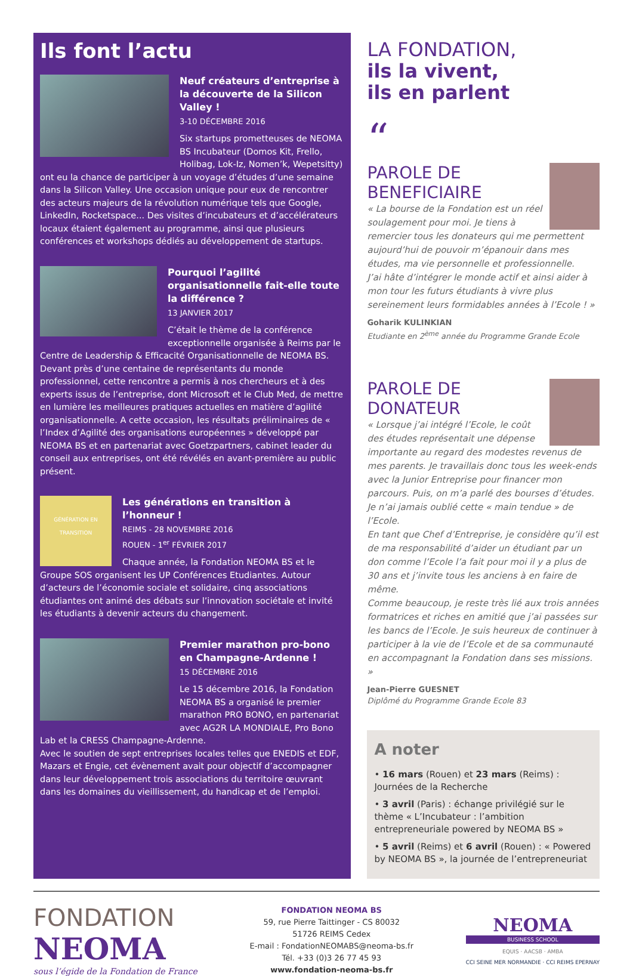Ils font l’actu
Neuf créateurs d’entreprise à la découverte de la Silicon Valley !
3-10 DÉCEMBRE 2016
Six startups prometteuses de NEOMA BS Incubateur (Domos Kit, Frello, Holibag, Lok-Iz, Nomen’k, Wepetsitty) ont eu la chance de participer à un voyage d’études d’une semaine dans la Silicon Valley. Une occasion unique pour eux de rencontrer des acteurs majeurs de la révolution numérique tels que Google, LinkedIn, Rocketspace... Des visites d’incubateurs et d’accélérateurs locaux étaient également au programme, ainsi que plusieurs conférences et workshops dédiés au développement de startups.
Pourquoi l’agilité organisationnelle fait-elle toute la différence ?
13 JANVIER 2017
C’était le thème de la conférence exceptionnelle organisée à Reims par le Centre de Leadership & Efficacité Organisationnelle de NEOMA BS. Devant près d’une centaine de représentants du monde professionnel, cette rencontre a permis à nos chercheurs et à des experts issus de l’entreprise, dont Microsoft et le Club Med, de mettre en lumière les meilleures pratiques actuelles en matière d’agilité organisationnelle. A cette occasion, les résultats préliminaires de « l’Index d’Agilité des organisations européennes » développé par NEOMA BS et en partenariat avec Goetzpartners, cabinet leader du conseil aux entreprises, ont été révélés en avant-première au public présent.
GÉNÉRATION EN TRANSITION
Les générations en transition à l’honneur !
REIMS - 28 NOVEMBRE 2016
ROUEN - 1<sup>er</sup> FÉVRIER 2017
Chaque année, la Fondation NEOMA BS et le Groupe SOS organisent les UP Conférences Etudiantes. Autour d’acteurs de l’économie sociale et solidaire, cinq associations étudiantes ont animé des débats sur l’innovation sociétale et invité les étudiants à devenir acteurs du changement.
Premier marathon pro-bono en Champagne-Ardenne !
15 DÉCEMBRE 2016
Le 15 décembre 2016, la Fondation NEOMA BS a organisé le premier marathon PRO BONO, en partenariat avec AG2R LA MONDIALE, Pro Bono Lab et la CRESS Champagne-Ardenne.
Avec le soutien de sept entreprises locales telles que ENEDIS et EDF, Mazars et Engie, cet évènement avait pour objectif d’accompagner dans leur développement trois associations du territoire œuvrant dans les domaines du vieillissement, du handicap et de l’emploi.
LA FONDATION,
ils la vivent,
ils en parlent
“
PAROLE DE BENEFICIAIRE
« La bourse de la Fondation est un réel soulagement pour moi. Je tiens à remercier tous les donateurs qui me permettent aujourd’hui de pouvoir m’épanouir dans mes études, ma vie personnelle et professionnelle.
J’ai hâte d’intégrer le monde actif et ainsi aider à mon tour les futurs étudiants à vivre plus sereinement leurs formidables années à l’Ecole ! »
Goharik KULINKIAN
Etudiante en 2<sup>ème</sup> année du Programme Grande Ecole
PAROLE DE DONATEUR
« Lorsque j’ai intégré l’Ecole, le coût des études représentait une dépense importante au regard des modestes revenus de mes parents. Je travaillais donc tous les week-ends avec la Junior Entreprise pour financer mon parcours. Puis, on m’a parlé des bourses d’études. Je n’ai jamais oublié cette « main tendue » de l’Ecole.
En tant que Chef d’Entreprise, je considère qu’il est de ma responsabilité d’aider un étudiant par un don comme l’Ecole l’a fait pour moi il y a plus de 30 ans et j’invite tous les anciens à en faire de même.
Comme beaucoup, je reste très lié aux trois années formatrices et riches en amitié que j’ai passées sur les bancs de l’Ecole. Je suis heureux de continuer à participer à la vie de l’Ecole et de sa communauté en accompagnant la Fondation dans ses missions. »
Jean-Pierre GUESNET
Diplômé du Programme Grande Ecole 83
A noter
• 16 mars (Rouen) et 23 mars (Reims) : Journées de la Recherche
• 3 avril (Paris) : échange privilégié sur le thème « L’Incubateur : l’ambition entrepreneuriale powered by NEOMA BS »
• 5 avril (Reims) et 6 avril (Rouen) : « Powered by NEOMA BS », la journée de l’entrepreneuriat
FONDATION
NEOMA
sous l’égide de la Fondation de France
FONDATION NEOMA BS
59, rue Pierre Taittinger - CS 80032
51726 REIMS Cedex
E-mail : FondationNEOMABS@neoma-bs.fr
Tél. +33 (0)3 26 77 45 93
www.fondation-neoma-bs.fr
NEOMA
BUSINESS SCHOOL
EQUIS · AACSB · AMBA
CCI SEINE MER NORMANDIE · CCI REIMS EPERNAY